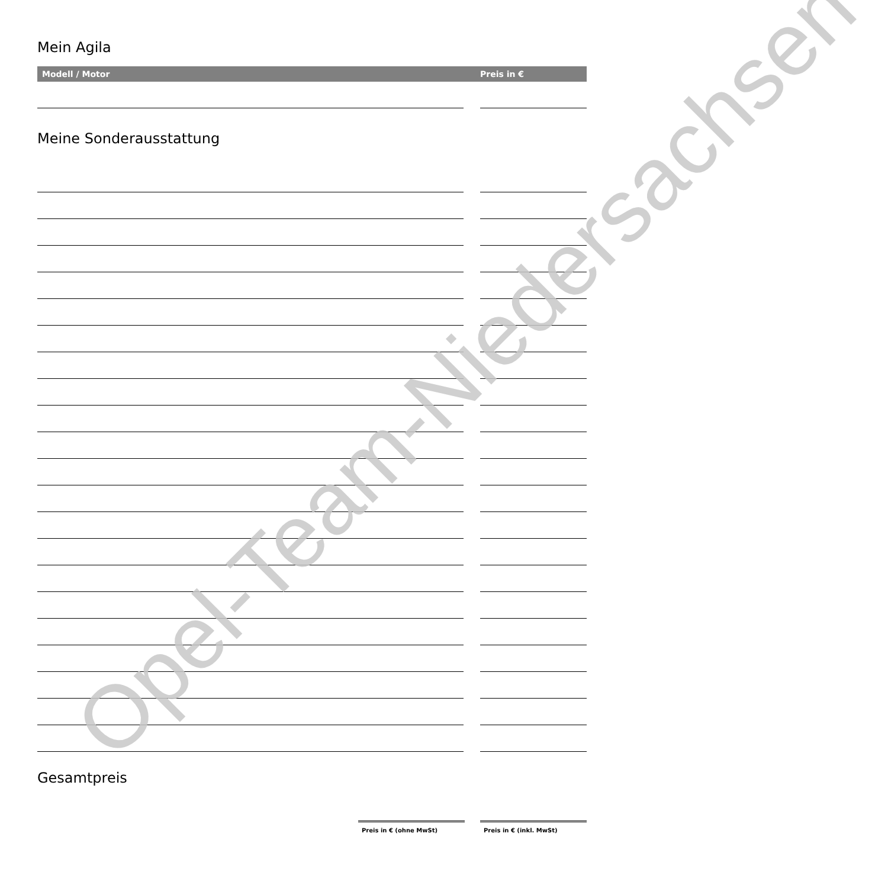Mein Agila
Modell / Motor Preis in €
Meine Sonderausstattung
Gesamtpreis
Preis in € (ohne MwSt) Preis in € (inkl. MwSt)
Opel-Team-Niedersachsen